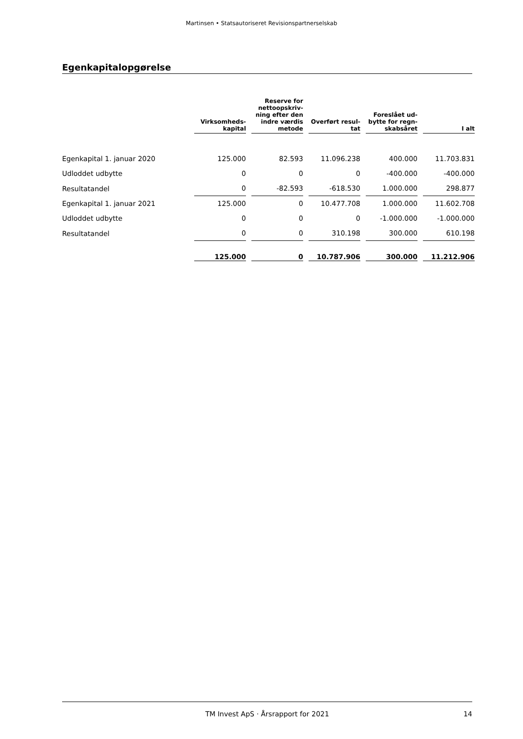Martinsen • Statsautoriseret Revisionspartnerselskab
Egenkapitalopgørelse
| | Virksomheds- kapital | | Reserve for nettoopskriv- ning efter den indre værdis metode | | Overført resul- tat | | Foreslået ud- bytte for regn- skabsåret | | I alt |
| --- | --- | --- | --- | --- | --- | --- | --- | --- | --- |
| Egenkapital 1. januar 2020 | 125.000 | | 82.593 | | 11.096.238 | | 400.000 | | 11.703.831 |
| Udloddet udbytte | 0 | | 0 | | 0 | | -400.000 | | -400.000 |
| Resultatandel | 0 | | -82.593 | | -618.530 | | 1.000.000 | | 298.877 |
| Egenkapital 1. januar 2021 | 125.000 | | 0 | | 10.477.708 | | 1.000.000 | | 11.602.708 |
| Udloddet udbytte | 0 | | 0 | | 0 | | -1.000.000 | | -1.000.000 |
| Resultatandel | 0 | | 0 | | 310.198 | | 300.000 | | 610.198 |
| | 125.000 | | 0 | | 10.787.906 | | 300.000 | | 11.212.906 |
TM Invest ApS · Årsrapport for 2021 14